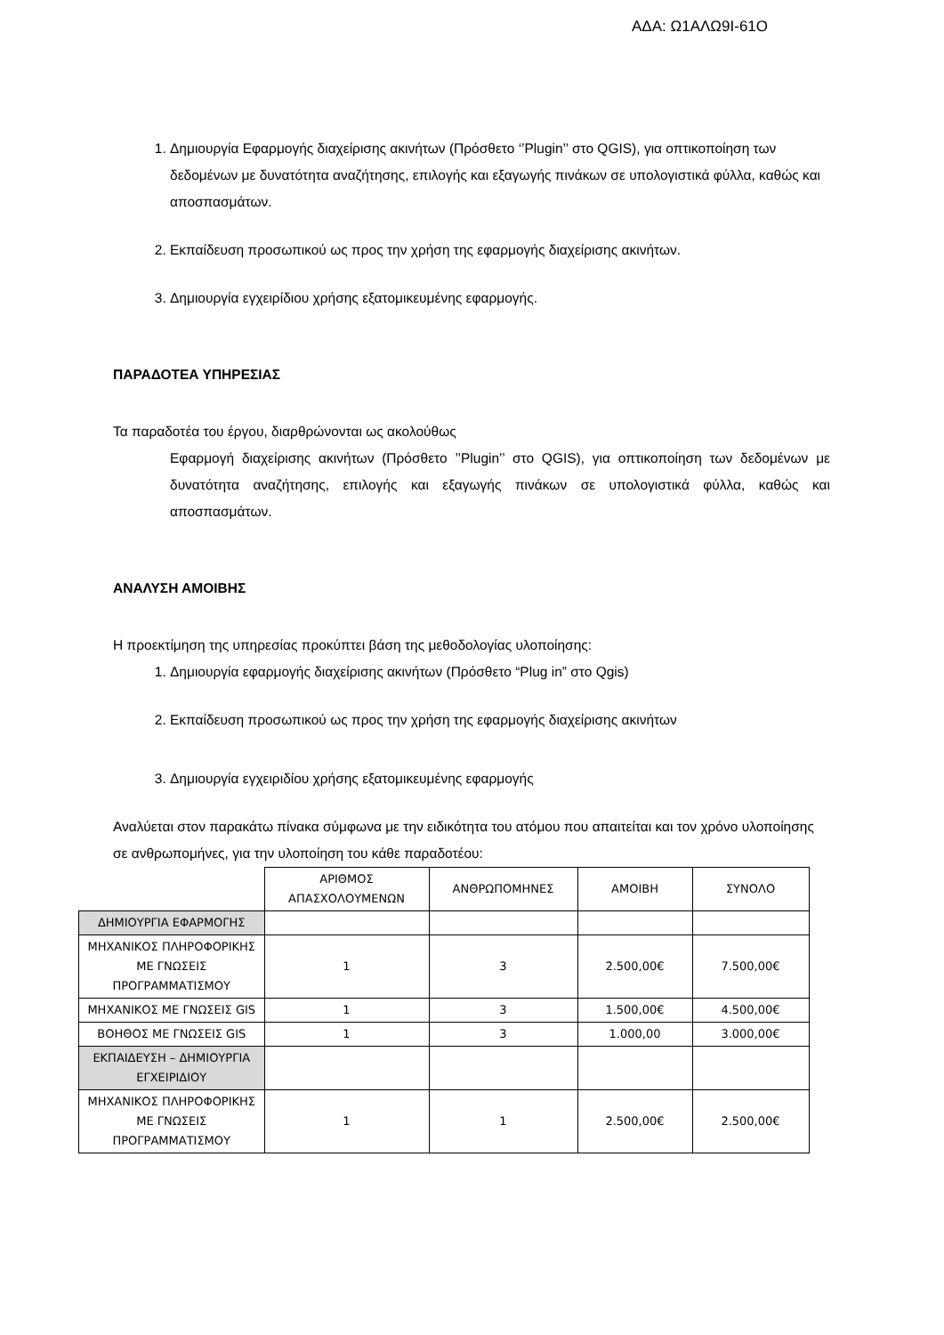ΑΔΑ: Ω1ΑΛΩ9Ι-61Ο
1. Δημιουργία Εφαρμογής διαχείρισης ακινήτων (Πρόσθετο ‘’Plugin’’ στο QGIS), για οπτικοποίηση των δεδομένων με δυνατότητα αναζήτησης, επιλογής και εξαγωγής πινάκων σε υπολογιστικά φύλλα, καθώς και αποσπασμάτων.
2. Εκπαίδευση προσωπικού ως προς την χρήση της εφαρμογής διαχείρισης ακινήτων.
3. Δημιουργία εγχειρίδιου χρήσης εξατομικευμένης εφαρμογής.
ΠΑΡΑΔΟΤΕΑ ΥΠΗΡΕΣΙΑΣ
Τα παραδοτέα του έργου, διαρθρώνονται ως ακολούθως
Εφαρμογή διαχείρισης ακινήτων (Πρόσθετο ’’Plugin’’ στο QGIS), για οπτικοποίηση των δεδομένων με δυνατότητα αναζήτησης, επιλογής και εξαγωγής πινάκων σε υπολογιστικά φύλλα, καθώς και αποσπασμάτων.
ΑΝΑΛΥΣΗ ΑΜΟΙΒΗΣ
Η προεκτίμηση της υπηρεσίας προκύπτει βάση της μεθοδολογίας υλοποίησης:
1. Δημιουργία εφαρμογής διαχείρισης ακινήτων (Πρόσθετο “Plug in” στο Qgis)
2. Εκπαίδευση προσωπικού ως προς την χρήση της εφαρμογής διαχείρισης ακινήτων
3. Δημιουργία εγχειριδίου χρήσης εξατομικευμένης εφαρμογής
Αναλύεται στον παρακάτω πίνακα σύμφωνα με την ειδικότητα του ατόμου που απαιτείται και τον χρόνο υλοποίησης σε ανθρωπομήνες, για την υλοποίηση του κάθε παραδοτέου:
| | ΑΡΙΘΜΟΣ ΑΠΑΣΧΟΛΟΥΜΕΝΩΝ | ΑΝΘΡΩΠΟΜΗΝΕΣ | ΑΜΟΙΒΗ | ΣΥΝΟΛΟ |
| --- | --- | --- | --- | --- |
| ΔΗΜΙΟΥΡΓΙΑ ΕΦΑΡΜΟΓΗΣ | | | | |
| ΜΗΧΑΝΙΚΟΣ ΠΛΗΡΟΦΟΡΙΚΗΣ ΜΕ ΓΝΩΣΕΙΣ ΠΡΟΓΡΑΜΜΑΤΙΣΜΟΥ | 1 | 3 | 2.500,00€ | 7.500,00€ |
| ΜΗΧΑΝΙΚΟΣ ΜΕ ΓΝΩΣΕΙΣ GIS | 1 | 3 | 1.500,00€ | 4.500,00€ |
| ΒΟΗΘΟΣ ΜΕ ΓΝΩΣΕΙΣ GIS | 1 | 3 | 1.000,00 | 3.000,00€ |
| ΕΚΠΑΙΔΕΥΣΗ – ΔΗΜΙΟΥΡΓΙΑ ΕΓΧΕΙΡΙΔΙΟΥ | | | | |
| ΜΗΧΑΝΙΚΟΣ ΠΛΗΡΟΦΟΡΙΚΗΣ ΜΕ ΓΝΩΣΕΙΣ ΠΡΟΓΡΑΜΜΑΤΙΣΜΟΥ | 1 | 1 | 2.500,00€ | 2.500,00€ |